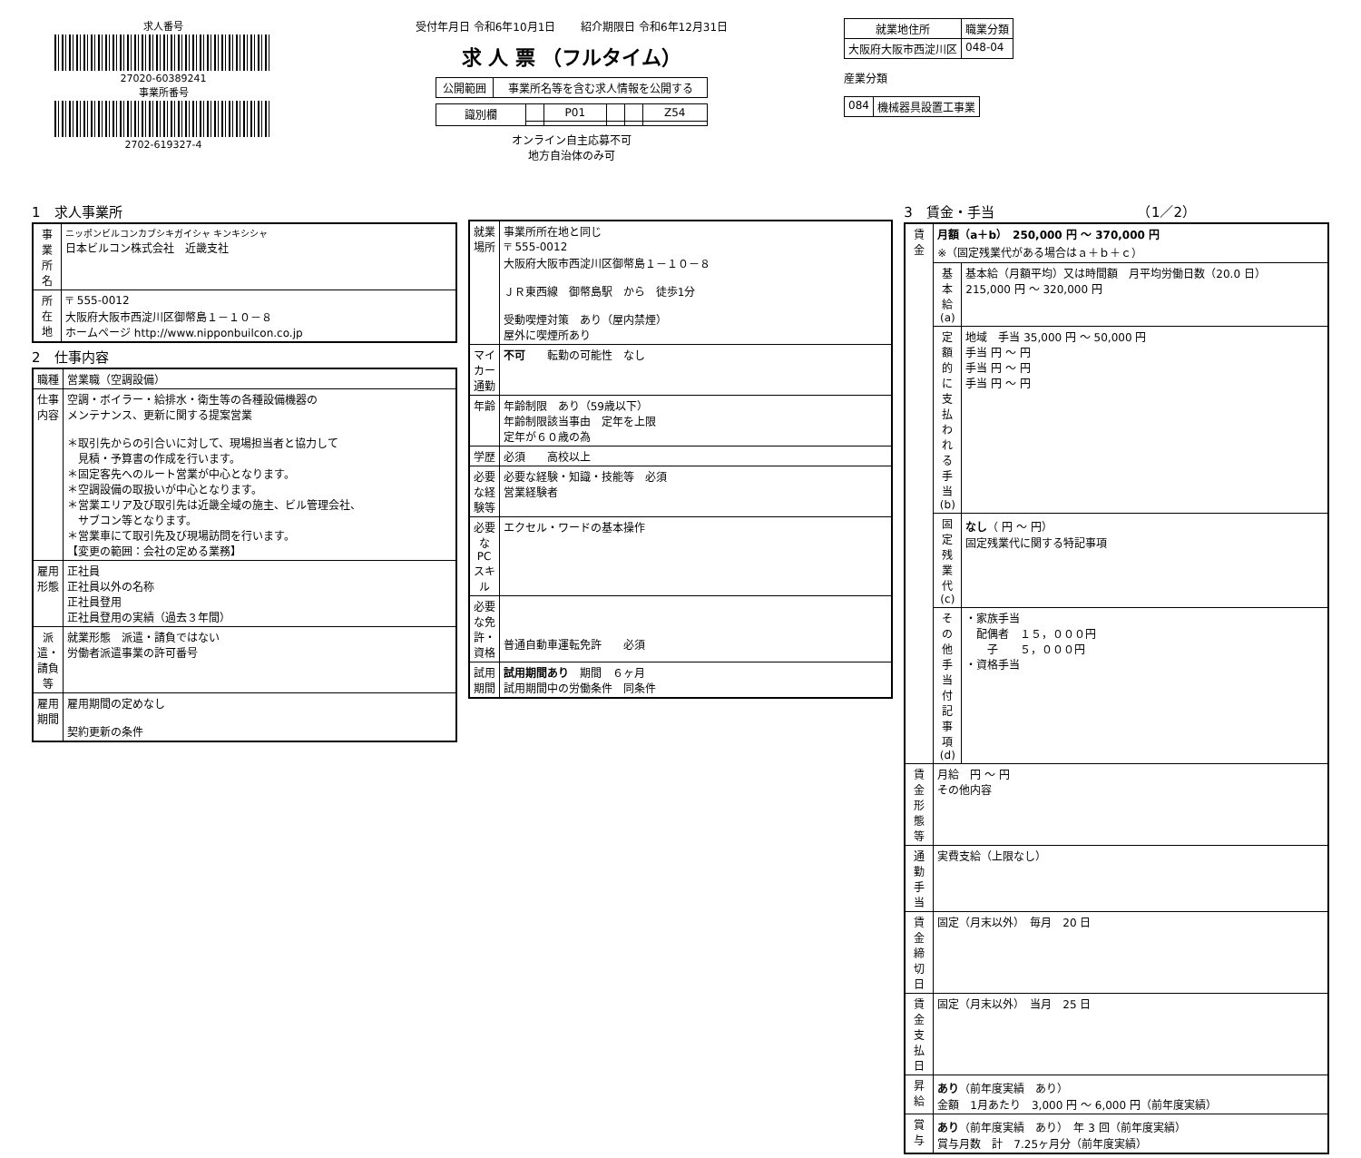求人番号
27020-60389241
事業所番号
2702-619327-4
受付年月日 令和6年10月1日 　　紹介期限日 令和6年12月31日
求 人 票 （フルタイム）
| 公開範囲 | 事業所名等を含む求人情報を公開する |
| 識別欄 | | P01 | | | Z54 |
オンライン自主応募不可
地方自治体のみ可
| 就業地住所 | 職業分類 |
| --- | --- |
| 大阪府大阪市西淀川区 | 048-04 |
産業分類
| 084 | 機械器具設置工事業 |
1　求人事業所
| 事業所名 | ニッポンビルコンカブシキガイシャ キンキシシャ 日本ビルコン株式会社 近畿支社 |
| 所在地 | 〒 555-0012 大阪府大阪市西淀川区御幣島１－１０－８ ホームページ http://www.nipponbuilcon.co.jp |
2　仕事内容
| 職種 | 営業職（空調設備） |
| 仕事内容 | 空調・ボイラー・給排水・衛生等の各種設備機器の メンテナンス、更新に関する提案営業 ＊取引先からの引合いに対して、現場担当者と協力して 見積・予算書の作成を行います。 ＊固定客先へのルート営業が中心となります。 ＊空調設備の取扱いが中心となります。 ＊営業エリア及び取引先は近畿全域の施主、ビル管理会社、 サブコン等となります。 ＊営業車にて取引先及び現場訪問を行います。 【変更の範囲：会社の定める業務】 |
| 雇用形態 | 正社員 正社員以外の名称 正社員登用 正社員登用の実績（過去３年間） |
| 派遣・請負等 | 就業形態 派遣・請負ではない 労働者派遣事業の許可番号 |
| 雇用期間 | 雇用期間の定めなし 契約更新の条件 |
| 就業場所 | 事業所所在地と同じ 〒 555-0012 大阪府大阪市西淀川区御幣島１－１０－８ ＪＲ東西線 御幣島駅 から 徒歩1分 受動喫煙対策 あり（屋内禁煙） 屋外に喫煙所あり |
| マイカー通勤 | 不可 転勤の可能性 なし |
| 年齢 | 年齢制限 あり（59歳以下） 年齢制限該当事由 定年を上限 定年が６０歳の為 |
| 学歴 | 必須 高校以上 |
| 必要な経験等 | 必要な経験・知識・技能等 必須 営業経験者 |
| 必要なPCスキル | エクセル・ワードの基本操作 |
| 必要な免許・資格 | 普通自動車運転免許 必須 |
| 試用期間 | 試用期間あり 期間 ６ヶ月 試用期間中の労働条件 同条件 |
3　賃金・手当　　　　　　　　　　　（1／2）
| 賃金 | 月額（a＋b） 250,000 円 ～ 370,000 円 ※（固定残業代がある場合はａ＋ｂ＋ｃ） | |
| | 基本給(a) | 基本給（月額平均）又は時間額 月平均労働日数（20.0 日） 215,000 円 ～ 320,000 円 |
| | 定額的に支払われる手当(b) | 地域 手当 35,000 円 ～ 50,000 円 手当 円 ～ 円 手当 円 ～ 円 手当 円 ～ 円 |
| | 固定残業代(c) | なし （ 円 ～ 円） 固定残業代に関する特記事項 |
| | その他手当付記事項(d) | ・家族手当 配偶者 １５，０００円 子 ５，０００円 ・資格手当 |
| 賃金形態等 | 月給 円 ～ 円 その他内容 | |
| 通勤手当 | 実費支給（上限なし） | |
| 賃金締切日 | 固定（月末以外） 毎月 20 日 | |
| 賃金支払日 | 固定（月末以外） 当月 25 日 | |
| 昇給 | あり （前年度実績 あり） 金額 1月あたり 3,000 円 ～ 6,000 円（前年度実績） | |
| 賞与 | あり （前年度実績 あり） 年 3 回（前年度実績） 賞与月数 計 7.25ヶ月分（前年度実績） | |